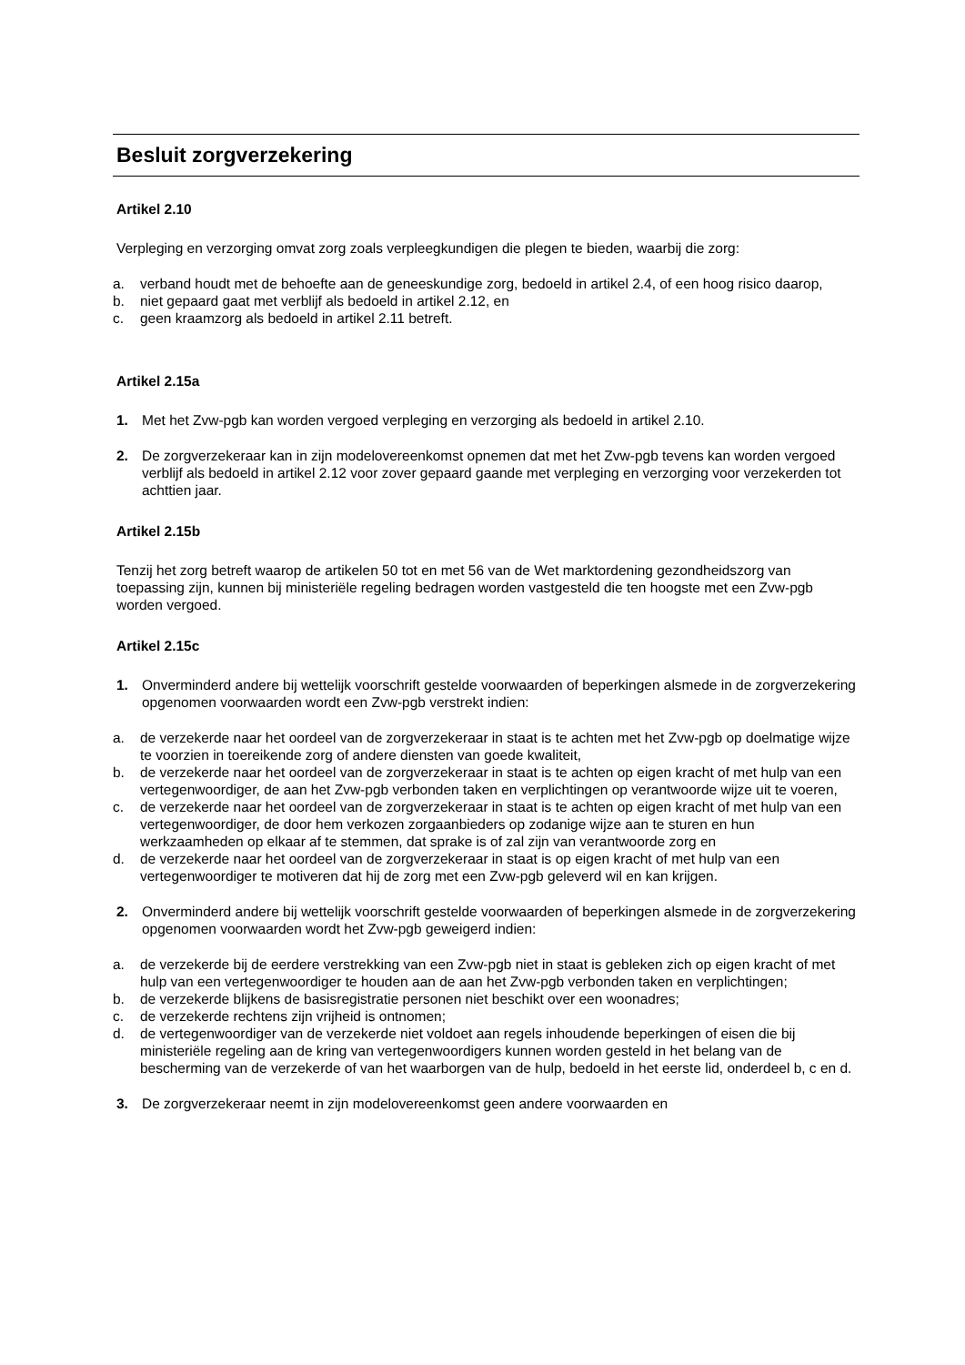Besluit zorgverzekering
Artikel 2.10
Verpleging en verzorging omvat zorg zoals verpleegkundigen die plegen te bieden, waarbij die zorg:
a. verband houdt met de behoefte aan de geneeskundige zorg, bedoeld in artikel 2.4, of een hoog risico daarop,
b. niet gepaard gaat met verblijf als bedoeld in artikel 2.12, en
c. geen kraamzorg als bedoeld in artikel 2.11 betreft.
Artikel 2.15a
1. Met het Zvw-pgb kan worden vergoed verpleging en verzorging als bedoeld in artikel 2.10.
2. De zorgverzekeraar kan in zijn modelovereenkomst opnemen dat met het Zvw-pgb tevens kan worden vergoed verblijf als bedoeld in artikel 2.12 voor zover gepaard gaande met verpleging en verzorging voor verzekerden tot achttien jaar.
Artikel 2.15b
Tenzij het zorg betreft waarop de artikelen 50 tot en met 56 van de Wet marktordening gezondheidszorg van toepassing zijn, kunnen bij ministeriële regeling bedragen worden vastgesteld die ten hoogste met een Zvw-pgb worden vergoed.
Artikel 2.15c
1. Onverminderd andere bij wettelijk voorschrift gestelde voorwaarden of beperkingen alsmede in de zorgverzekering opgenomen voorwaarden wordt een Zvw-pgb verstrekt indien:
a. de verzekerde naar het oordeel van de zorgverzekeraar in staat is te achten met het Zvw-pgb op doelmatige wijze te voorzien in toereikende zorg of andere diensten van goede kwaliteit,
b. de verzekerde naar het oordeel van de zorgverzekeraar in staat is te achten op eigen kracht of met hulp van een vertegenwoordiger, de aan het Zvw-pgb verbonden taken en verplichtingen op verantwoorde wijze uit te voeren,
c. de verzekerde naar het oordeel van de zorgverzekeraar in staat is te achten op eigen kracht of met hulp van een vertegenwoordiger, de door hem verkozen zorgaanbieders op zodanige wijze aan te sturen en hun werkzaamheden op elkaar af te stemmen, dat sprake is of zal zijn van verantwoorde zorg en
d. de verzekerde naar het oordeel van de zorgverzekeraar in staat is op eigen kracht of met hulp van een vertegenwoordiger te motiveren dat hij de zorg met een Zvw-pgb geleverd wil en kan krijgen.
2. Onverminderd andere bij wettelijk voorschrift gestelde voorwaarden of beperkingen alsmede in de zorgverzekering opgenomen voorwaarden wordt het Zvw-pgb geweigerd indien:
a. de verzekerde bij de eerdere verstrekking van een Zvw-pgb niet in staat is gebleken zich op eigen kracht of met hulp van een vertegenwoordiger te houden aan de aan het Zvw-pgb verbonden taken en verplichtingen;
b. de verzekerde blijkens de basisregistratie personen niet beschikt over een woonadres;
c. de verzekerde rechtens zijn vrijheid is ontnomen;
d. de vertegenwoordiger van de verzekerde niet voldoet aan regels inhoudende beperkingen of eisen die bij ministeriële regeling aan de kring van vertegenwoordigers kunnen worden gesteld in het belang van de bescherming van de verzekerde of van het waarborgen van de hulp, bedoeld in het eerste lid, onderdeel b, c en d.
3. De zorgverzekeraar neemt in zijn modelovereenkomst geen andere voorwaarden en